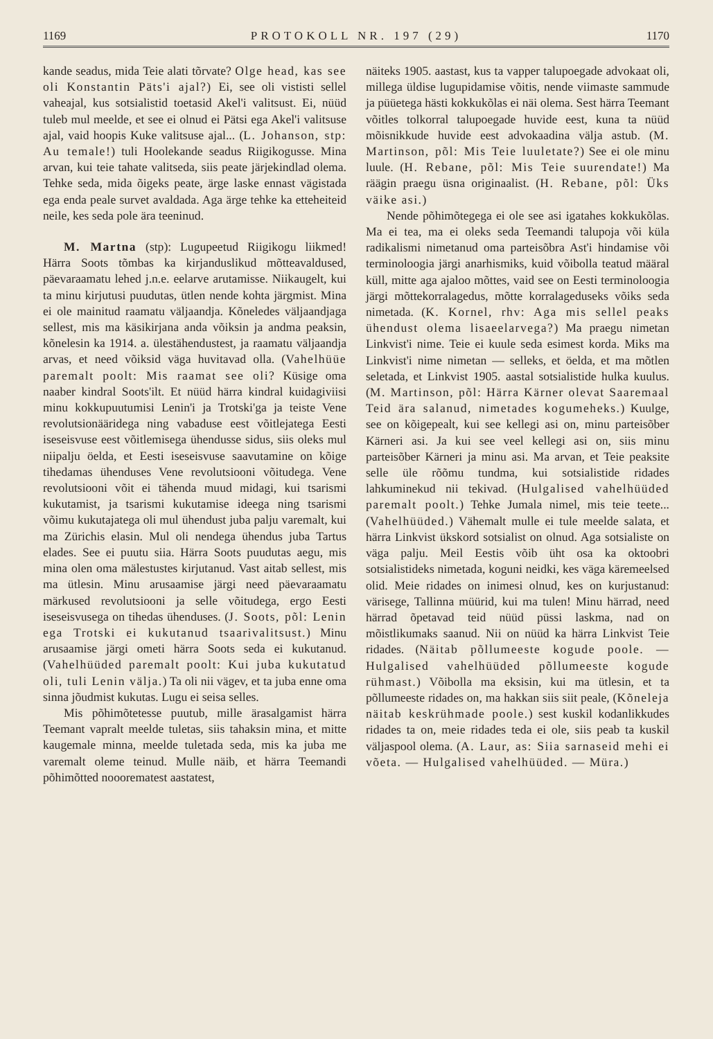1169 PROTOKOLL NR. 197 (29) 1170
kande seadus, mida Teie alati tõrvate? Olge head, kas see oli Konstantin Päts'i ajal?) Ei, see oli vististi sellel vaheajal, kus sotsialistid toetasid Akel'i valitsust. Ei, nüüd tuleb mul meelde, et see ei olnud ei Pätsi ega Akel'i valitsuse ajal, vaid hoopis Kuke valitsuse ajal... (L. Johanson, stp: Au temale!) tuli Hoolekande seadus Riigikogusse. Mina arvan, kui teie tahate valitseda, siis peate järjekindlad olema. Tehke seda, mida õigeks peate, ärge laske ennast vägistada ega enda peale survet avaldada. Aga ärge tehke ka etteheiteid neile, kes seda pole ära teeninud.
M. Martna (stp): Lugupeetud Riigikogu liikmed! Härra Soots tõmbas ka kirjanduslikud mõtteavaldused, päevaraamatu lehed j.n.e. eelarve arutamisse. Niikaugelt, kui ta minu kirjutusi puudutas, ütlen nende kohta järgmist. Mina ei ole mainitud raamatu väljaandja. Kõneledes väljaandjaga sellest, mis ma käsikirjana anda võiksin ja andma peaksin, kõnelesin ka 1914. a. ülestähendustest, ja raamatu väljaandja arvas, et need võiksid väga huvitavad olla. (Vahelhüüe paremalt poolt: Mis raamat see oli? Küsige oma naaber kindral Soots'ilt. Et nüüd härra kindral kuidagiviisi minu kokkupuutumisi Lenin'i ja Trotski'ga ja teiste Vene revolutsionääridega ning vabaduse eest võitlejatega Eesti iseseisvuse eest võitlemisega ühendusse sidus, siis oleks mul niipalju öelda, et Eesti iseseisvuse saavutamine on kõige tihedamas ühenduses Vene revolutsiooni võitudega. Vene revolutsiooni võit ei tähenda muud midagi, kui tsarismi kukutamist, ja tsarismi kukutamise ideega ning tsarismi võimu kukutajatega oli mul ühendust juba palju varemalt, kui ma Zürichis elasin. Mul oli nendega ühendus juba Tartus elades. See ei puutu siia. Härra Soots puudutas aegu, mis mina olen oma mälestustes kirjutanud. Vast aitab sellest, mis ma ütlesin. Minu arusaamise järgi need päevaraamatu märkused revolutsiooni ja selle võitudega, ergo Eesti iseseisvusega on tihedas ühenduses. (J. Soots, põl: Lenin ega Trotski ei kukutanud tsaarivalitsust.) Minu arusaamise järgi ometi härra Soots seda ei kukutanud. (Vahelhüüded paremalt poolt: Kui juba kukutatud oli, tuli Lenin välja.) Ta oli nii vägev, et ta juba enne oma sinna jõudmist kukutas. Lugu ei seisa selles.
Mis põhimõtetesse puutub, mille ärasalgamist härra Teemant vapralt meelde tuletas, siis tahaksin mina, et mitte kaugemale minna, meelde tuletada seda, mis ka juba me varemalt oleme teinud. Mulle näib, et härra Teemandi põhimõtted nooorematest aastatest,
näiteks 1905. aastast, kus ta vapper talupoegade advokaat oli, millega üldise lugupidamise võitis, nende viimaste sammude ja püüetega hästi kokkukõlas ei näi olema. Sest härra Teemant võitles tolkorral talupoegade huvide eest, kuna ta nüüd mõisnikkude huvide eest advokaadina välja astub. (M. Martinson, põl: Mis Teie luuletate?) See ei ole minu luule. (H. Rebane, põl: Mis Teie suurendate!) Ma räägin praegu üsna originaalist. (H. Rebane, põl: Üks väike asi.)
Nende põhimõtegega ei ole see asi igatahes kokkukõlas. Ma ei tea, ma ei oleks seda Teemandi talupoja või küla radikalismi nimetanud oma parteisõbra Ast'i hindamise või terminoloogia järgi anarhismiks, kuid võibolla teatud määral küll, mitte aga ajaloo mõttes, vaid see on Eesti terminoloogia järgi mõttekorralagedus, mõtte korralageduseks võiks seda nimetada. (K. Kornel, rhv: Aga mis sellel peaks ühendust olema lisaeelarvega?) Ma praegu nimetan Linkvist'i nime. Teie ei kuule seda esimest korda. Miks ma Linkvist'i nime nimetan — selleks, et öelda, et ma mõtlen seletada, et Linkvist 1905. aastal sotsialistide hulka kuulus. (M. Martinson, põl: Härra Kärner olevat Saaremaal Teid ära salanud, nimetades kogumeheks.) Kuulge, see on kõigepealt, kui see kellegi asi on, minu parteisõber Kärneri asi. Ja kui see veel kellegi asi on, siis minu parteisõber Kärneri ja minu asi. Ma arvan, et Teie peaksite selle üle rõõmu tundma, kui sotsialistide ridades lahkuminekud nii tekivad. (Hulgalised vahelhüüded paremalt poolt.) Tehke Jumala nimel, mis teie teete... (Vahelhüüded.) Vähemalt mulle ei tule meelde salata, et härra Linkvist ükskord sotsialist on olnud. Aga sotsialiste on väga palju. Meil Eestis võib üht osa ka oktoobri sotsialistideks nimetada, koguni neidki, kes väga käremeelsed olid. Meie ridades on inimesi olnud, kes on kurjustanud: värisege, Tallinna müürid, kui ma tulen! Minu härrad, need härrad õpetavad teid nüüd püssi laskma, nad on mõistlikumaks saanud. Nii on nüüd ka härra Linkvist Teie ridades. (Näitab põllumeeste kogude poole. — Hulgalised vahelhüüded põllumeeste kogude rühmast.) Võibolla ma eksisin, kui ma ütlesin, et ta põllumeeste ridades on, ma hakkan siis siit peale, (Kõneleja näitab keskrühmade poole.) sest kuskil kodanlikkudes ridades ta on, meie ridades teda ei ole, siis peab ta kuskil väljaspool olema. (A. Laur, as: Siia sarnaseid mehi ei võeta. — Hulgalised vahelhüüded. — Müra.)